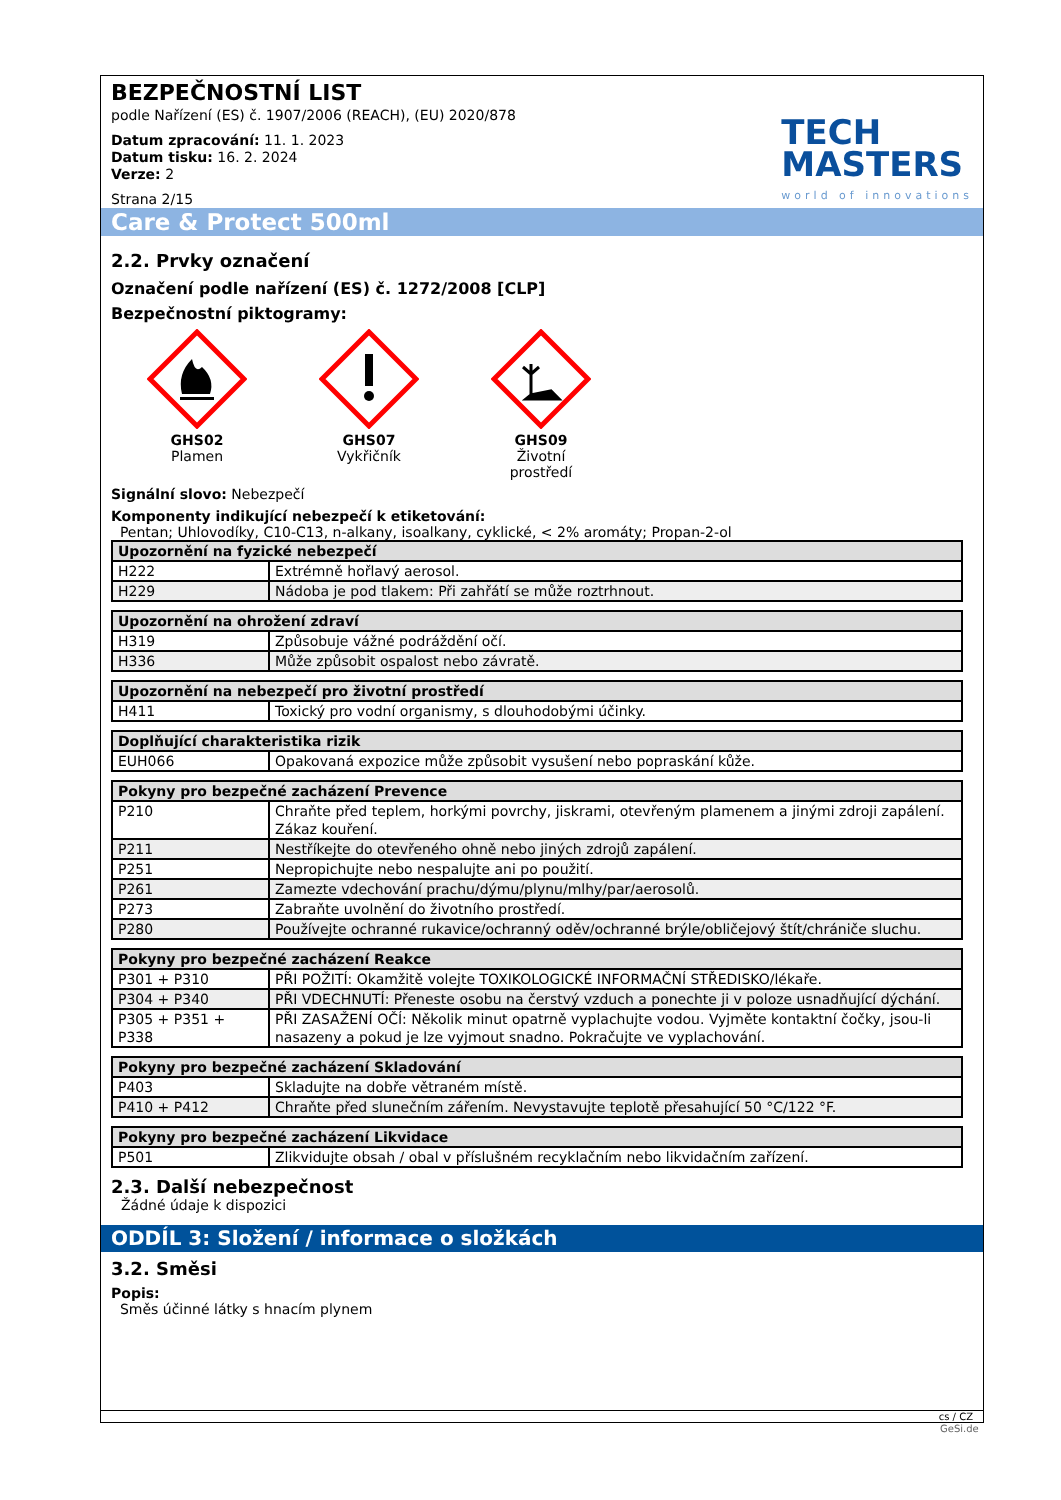BEZPEČNOSTNÍ LIST
podle Nařízení (ES) č. 1907/2006 (REACH), (EU) 2020/878
Datum zpracování: 11. 1. 2023
Datum tisku: 16. 2. 2024
Verze: 2
Strana 2/15
TECH
MASTERS
world of innovations
Care & Protect 500ml
2.2. Prvky označení
Označení podle nařízení (ES) č. 1272/2008 [CLP]
Bezpečnostní piktogramy:
GHS02
Plamen
GHS07
Vykřičník
GHS09
Životní prostředí
Signální slovo: Nebezpečí
Komponenty indikující nebezpečí k etiketování:
Pentan; Uhlovodíky, C10-C13, n-alkany, isoalkany, cyklické, < 2% aromáty; Propan-2-ol
| Upozornění na fyzické nebezpečí | |
| --- | --- |
| H222 | Extrémně hořlavý aerosol. |
| H229 | Nádoba je pod tlakem: Při zahřátí se může roztrhnout. |
| Upozornění na ohrožení zdraví | |
| --- | --- |
| H319 | Způsobuje vážné podráždění očí. |
| H336 | Může způsobit ospalost nebo závratě. |
| Upozornění na nebezpečí pro životní prostředí | |
| --- | --- |
| H411 | Toxický pro vodní organismy, s dlouhodobými účinky. |
| Doplňující charakteristika rizik | |
| --- | --- |
| EUH066 | Opakovaná expozice může způsobit vysušení nebo popraskání kůže. |
| Pokyny pro bezpečné zacházení Prevence | |
| --- | --- |
| P210 | Chraňte před teplem, horkými povrchy, jiskrami, otevřeným plamenem a jinými zdroji zapálení. Zákaz kouření. |
| P211 | Nestříkejte do otevřeného ohně nebo jiných zdrojů zapálení. |
| P251 | Nepropichujte nebo nespalujte ani po použití. |
| P261 | Zamezte vdechování prachu/dýmu/plynu/mlhy/par/aerosolů. |
| P273 | Zabraňte uvolnění do životního prostředí. |
| P280 | Používejte ochranné rukavice/ochranný oděv/ochranné brýle/obličejový štít/chrániče sluchu. |
| Pokyny pro bezpečné zacházení Reakce | |
| --- | --- |
| P301 + P310 | PŘI POŽITÍ: Okamžitě volejte TOXIKOLOGICKÉ INFORMAČNÍ STŘEDISKO/lékaře. |
| P304 + P340 | PŘI VDECHNUTÍ: Přeneste osobu na čerstvý vzduch a ponechte ji v poloze usnadňující dýchání. |
| P305 + P351 + P338 | PŘI ZASAŽENÍ OČÍ: Několik minut opatrně vyplachujte vodou. Vyjměte kontaktní čočky, jsou-li nasazeny a pokud je lze vyjmout snadno. Pokračujte ve vyplachování. |
| Pokyny pro bezpečné zacházení Skladování | |
| --- | --- |
| P403 | Skladujte na dobře větraném místě. |
| P410 + P412 | Chraňte před slunečním zářením. Nevystavujte teplotě přesahující 50 °C/122 °F. |
| Pokyny pro bezpečné zacházení Likvidace | |
| --- | --- |
| P501 | Zlikvidujte obsah / obal v příslušném recyklačním nebo likvidačním zařízení. |
2.3. Další nebezpečnost
Žádné údaje k dispozici
ODDÍL 3: Složení / informace o složkách
3.2. Směsi
Popis:
Směs účinné látky s hnacím plynem
cs / CZ
GeSi.de